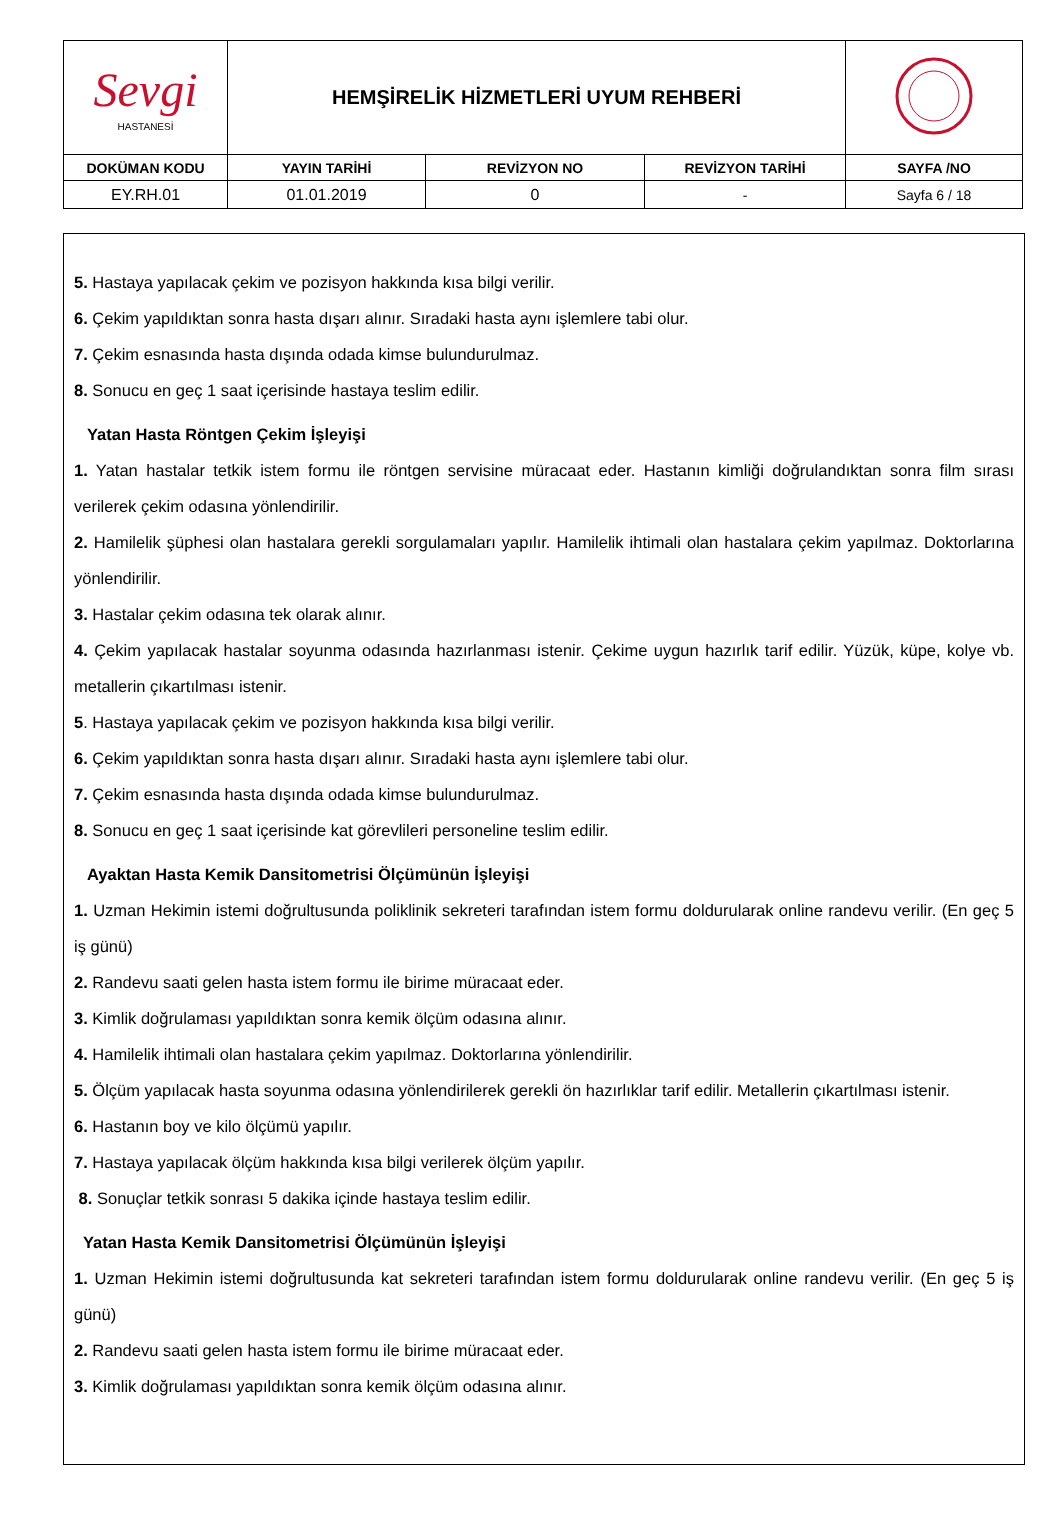| Sevgi HASTANESİ | HEMŞİRELİK HİZMETLERİ UYUM REHBERİ | | | |
| DOKÜMAN KODU | YAYIN TARİHİ | REVİZYON NO | REVİZYON TARİHİ | SAYFA /NO |
| EY.RH.01 | 01.01.2019 | 0 | - | Sayfa 6 / 18 |
5. Hastaya yapılacak çekim ve pozisyon hakkında kısa bilgi verilir.
6. Çekim yapıldıktan sonra hasta dışarı alınır. Sıradaki hasta aynı işlemlere tabi olur.
7. Çekim esnasında hasta dışında odada kimse bulundurulmaz.
8. Sonucu en geç 1 saat içerisinde hastaya teslim edilir.
Yatan Hasta Röntgen Çekim İşleyişi
1. Yatan hastalar tetkik istem formu ile röntgen servisine müracaat eder. Hastanın kimliği doğrulandıktan sonra film sırası verilerek çekim odasına yönlendirilir.
2. Hamilelik şüphesi olan hastalara gerekli sorgulamaları yapılır. Hamilelik ihtimali olan hastalara çekim yapılmaz. Doktorlarına yönlendirilir.
3. Hastalar çekim odasına tek olarak alınır.
4. Çekim yapılacak hastalar soyunma odasında hazırlanması istenir. Çekime uygun hazırlık tarif edilir. Yüzük, küpe, kolye vb. metallerin çıkartılması istenir.
5. Hastaya yapılacak çekim ve pozisyon hakkında kısa bilgi verilir.
6. Çekim yapıldıktan sonra hasta dışarı alınır. Sıradaki hasta aynı işlemlere tabi olur.
7. Çekim esnasında hasta dışında odada kimse bulundurulmaz.
8. Sonucu en geç 1 saat içerisinde kat görevlileri personeline teslim edilir.
Ayaktan Hasta Kemik Dansitometrisi Ölçümünün İşleyişi
1. Uzman Hekimin istemi doğrultusunda poliklinik sekreteri tarafından istem formu doldurularak online randevu verilir. (En geç 5 iş günü)
2. Randevu saati gelen hasta istem formu ile birime müracaat eder.
3. Kimlik doğrulaması yapıldıktan sonra kemik ölçüm odasına alınır.
4. Hamilelik ihtimali olan hastalara çekim yapılmaz. Doktorlarına yönlendirilir.
5. Ölçüm yapılacak hasta soyunma odasına yönlendirilerek gerekli ön hazırlıklar tarif edilir. Metallerin çıkartılması istenir.
6. Hastanın boy ve kilo ölçümü yapılır.
7. Hastaya yapılacak ölçüm hakkında kısa bilgi verilerek ölçüm yapılır.
8. Sonuçlar tetkik sonrası 5 dakika içinde hastaya teslim edilir.
Yatan Hasta Kemik Dansitometrisi Ölçümünün İşleyişi
1. Uzman Hekimin istemi doğrultusunda kat sekreteri tarafından istem formu doldurularak online randevu verilir. (En geç 5 iş günü)
2. Randevu saati gelen hasta istem formu ile birime müracaat eder.
3. Kimlik doğrulaması yapıldıktan sonra kemik ölçüm odasına alınır.